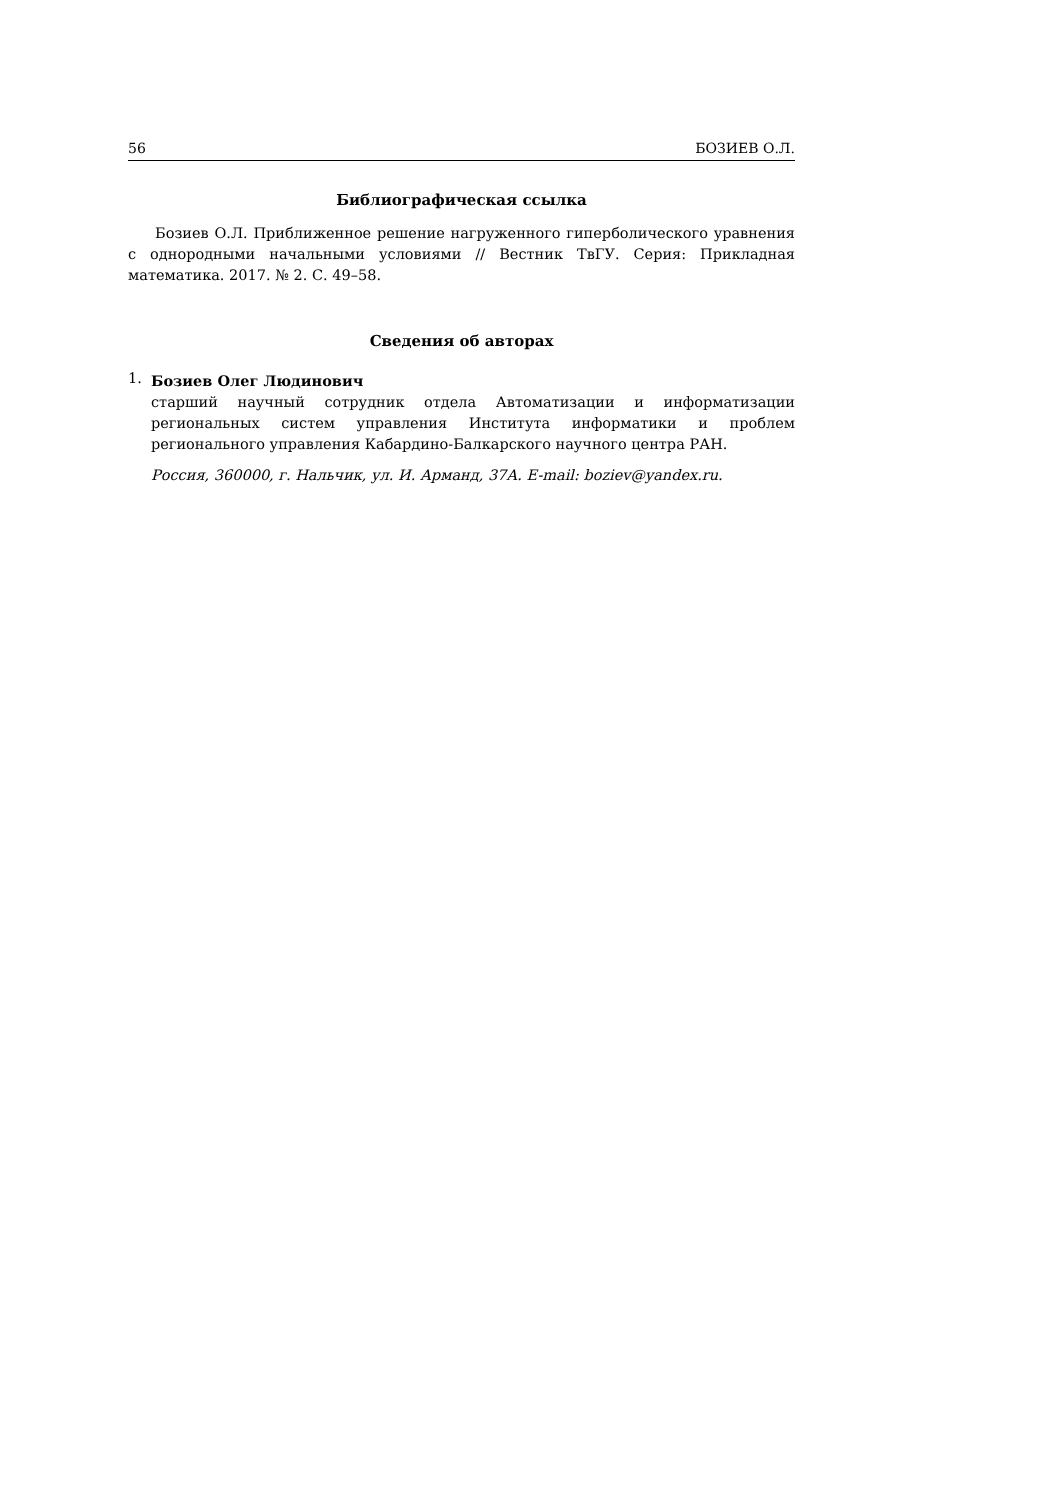56 БОЗИЕВ О.Л.
Библиографическая ссылка
Бозиев О.Л. Приближенное решение нагруженного гиперболического уравнения с однородными начальными условиями // Вестник ТвГУ. Серия: Прикладная математика. 2017. № 2. С. 49–58.
Сведения об авторах
1.
Бозиев Олег Людинович
старший научный сотрудник отдела Автоматизации и информатизации региональных систем управления Института информатики и проблем регионального управления Кабардино-Балкарского научного центра РАН.
Россия, 360000, г. Нальчик, ул. И. Арманд, 37А. E-mail: boziev@yandex.ru.